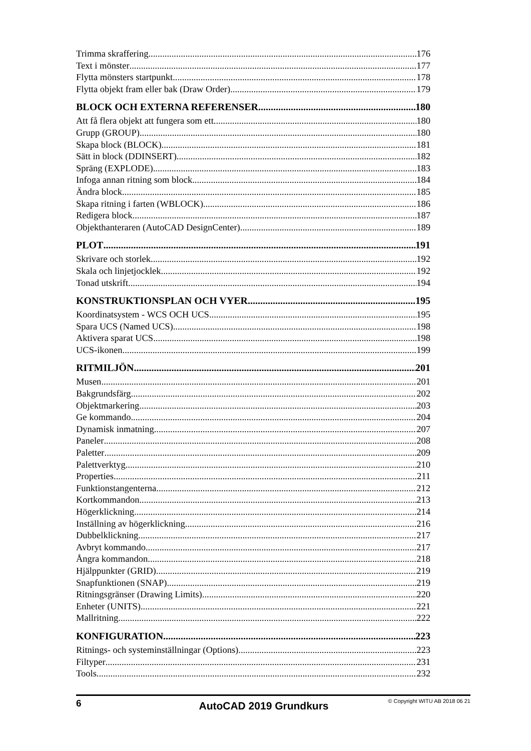Trimma skraffering 176
Text i mönster 177
Flytta mönsters startpunkt 178
Flytta objekt fram eller bak (Draw Order) 179
BLOCK OCH EXTERNA REFERENSER 180
Att få flera objekt att fungera som ett 180
Grupp (GROUP) 180
Skapa block (BLOCK) 181
Sätt in block (DDINSERT) 182
Spräng (EXPLODE) 183
Infoga annan ritning som block 184
Ändra block 185
Skapa ritning i farten (WBLOCK) 186
Redigera block 187
Objekthanteraren (AutoCAD DesignCenter) 189
PLOT 191
Skrivare och storlek 192
Skala och linjetjocklek 192
Tonad utskrift 194
KONSTRUKTIONSPLAN OCH VYER 195
Koordinatsystem - WCS OCH UCS 195
Spara UCS (Named UCS) 198
Aktivera sparat UCS 198
UCS-ikonen 199
RITMILJÖN 201
Musen 201
Bakgrundsfärg 202
Objektmarkering 203
Ge kommando 204
Dynamisk inmatning 207
Paneler 208
Paletter 209
Palettverktyg 210
Properties 211
Funktionstangenterna 212
Kortkommandon 213
Högerklickning 214
Inställning av högerklickning 216
Dubbelklickning 217
Avbryt kommando 217
Ångra kommandon 218
Hjälppunkter (GRID) 219
Snapfunktionen (SNAP) 219
Ritningsgränser (Drawing Limits) 220
Enheter (UNITS) 221
Mallritning 222
KONFIGURATION 223
Ritnings- och systeminställningar (Options) 223
Filtyper 231
Tools 232
6 AutoCAD 2019 Grundkurs © Copyright WITU AB 2018 06 21